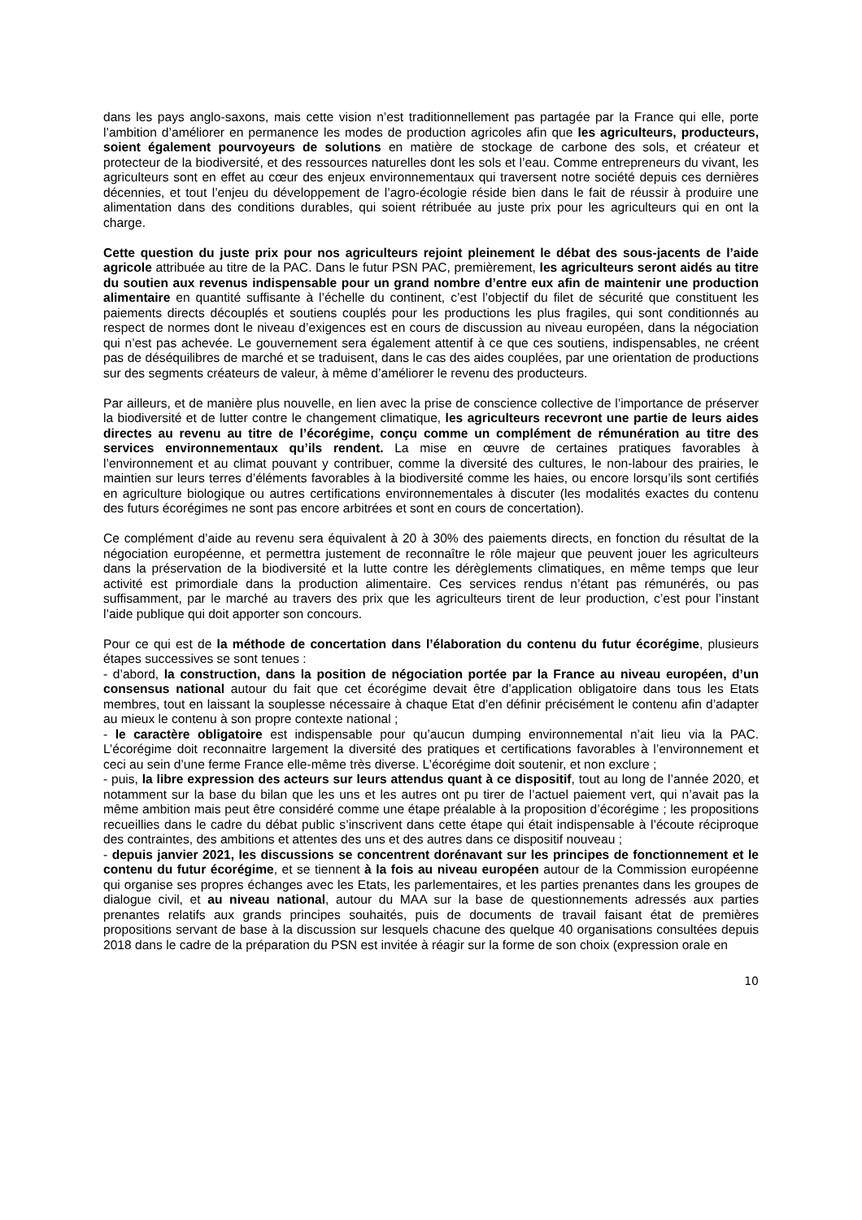dans les pays anglo-saxons, mais cette vision n’est traditionnellement pas partagée par la France qui elle, porte l’ambition d’améliorer en permanence les modes de production agricoles afin que les agriculteurs, producteurs, soient également pourvoyeurs de solutions en matière de stockage de carbone des sols, et créateur et protecteur de la biodiversité, et des ressources naturelles dont les sols et l’eau. Comme entrepreneurs du vivant, les agriculteurs sont en effet au cœur des enjeux environnementaux qui traversent notre société depuis ces dernières décennies, et tout l’enjeu du développement de l’agro-écologie réside bien dans le fait de réussir à produire une alimentation dans des conditions durables, qui soient rétribuée au juste prix pour les agriculteurs qui en ont la charge.
Cette question du juste prix pour nos agriculteurs rejoint pleinement le débat des sous-jacents de l’aide agricole attribuée au titre de la PAC. Dans le futur PSN PAC, premièrement, les agriculteurs seront aidés au titre du soutien aux revenus indispensable pour un grand nombre d’entre eux afin de maintenir une production alimentaire en quantité suffisante à l’échelle du continent, c’est l’objectif du filet de sécurité que constituent les paiements directs découplés et soutiens couplés pour les productions les plus fragiles, qui sont conditionnés au respect de normes dont le niveau d’exigences est en cours de discussion au niveau européen, dans la négociation qui n’est pas achevée. Le gouvernement sera également attentif à ce que ces soutiens, indispensables, ne créent pas de déséquilibres de marché et se traduisent, dans le cas des aides couplées, par une orientation de productions sur des segments créateurs de valeur, à même d’améliorer le revenu des producteurs.
Par ailleurs, et de manière plus nouvelle, en lien avec la prise de conscience collective de l’importance de préserver la biodiversité et de lutter contre le changement climatique, les agriculteurs recevront une partie de leurs aides directes au revenu au titre de l’écorégime, conçu comme un complément de rémunération au titre des services environnementaux qu’ils rendent. La mise en œuvre de certaines pratiques favorables à l’environnement et au climat pouvant y contribuer, comme la diversité des cultures, le non-labour des prairies, le maintien sur leurs terres d’éléments favorables à la biodiversité comme les haies, ou encore lorsqu’ils sont certifiés en agriculture biologique ou autres certifications environnementales à discuter (les modalités exactes du contenu des futurs écorégimes ne sont pas encore arbitrées et sont en cours de concertation).
Ce complément d’aide au revenu sera équivalent à 20 à 30% des paiements directs, en fonction du résultat de la négociation européenne, et permettra justement de reconnaître le rôle majeur que peuvent jouer les agriculteurs dans la préservation de la biodiversité et la lutte contre les dérèglements climatiques, en même temps que leur activité est primordiale dans la production alimentaire. Ces services rendus n’étant pas rémunérés, ou pas suffisamment, par le marché au travers des prix que les agriculteurs tirent de leur production, c’est pour l’instant l’aide publique qui doit apporter son concours.
Pour ce qui est de la méthode de concertation dans l’élaboration du contenu du futur écorégime, plusieurs étapes successives se sont tenues :
- d’abord, la construction, dans la position de négociation portée par la France au niveau européen, d’un consensus national autour du fait que cet écorégime devait être d’application obligatoire dans tous les Etats membres, tout en laissant la souplesse nécessaire à chaque Etat d’en définir précisément le contenu afin d’adapter au mieux le contenu à son propre contexte national ;
- le caractère obligatoire est indispensable pour qu’aucun dumping environnemental n’ait lieu via la PAC. L’écorégime doit reconnaitre largement la diversité des pratiques et certifications favorables à l’environnement et ceci au sein d’une ferme France elle-même très diverse. L’écorégime doit soutenir, et non exclure ;
- puis, la libre expression des acteurs sur leurs attendus quant à ce dispositif, tout au long de l’année 2020, et notamment sur la base du bilan que les uns et les autres ont pu tirer de l’actuel paiement vert, qui n’avait pas la même ambition mais peut être considéré comme une étape préalable à la proposition d’écorégime ; les propositions recueillies dans le cadre du débat public s’inscrivent dans cette étape qui était indispensable à l’écoute réciproque des contraintes, des ambitions et attentes des uns et des autres dans ce dispositif nouveau ;
- depuis janvier 2021, les discussions se concentrent dorénavant sur les principes de fonctionnement et le contenu du futur écorégime, et se tiennent à la fois au niveau européen autour de la Commission européenne qui organise ses propres échanges avec les Etats, les parlementaires, et les parties prenantes dans les groupes de dialogue civil, et au niveau national, autour du MAA sur la base de questionnements adressés aux parties prenantes relatifs aux grands principes souhaités, puis de documents de travail faisant état de premières propositions servant de base à la discussion sur lesquels chacune des quelque 40 organisations consultées depuis 2018 dans le cadre de la préparation du PSN est invitée à réagir sur la forme de son choix (expression orale en
10